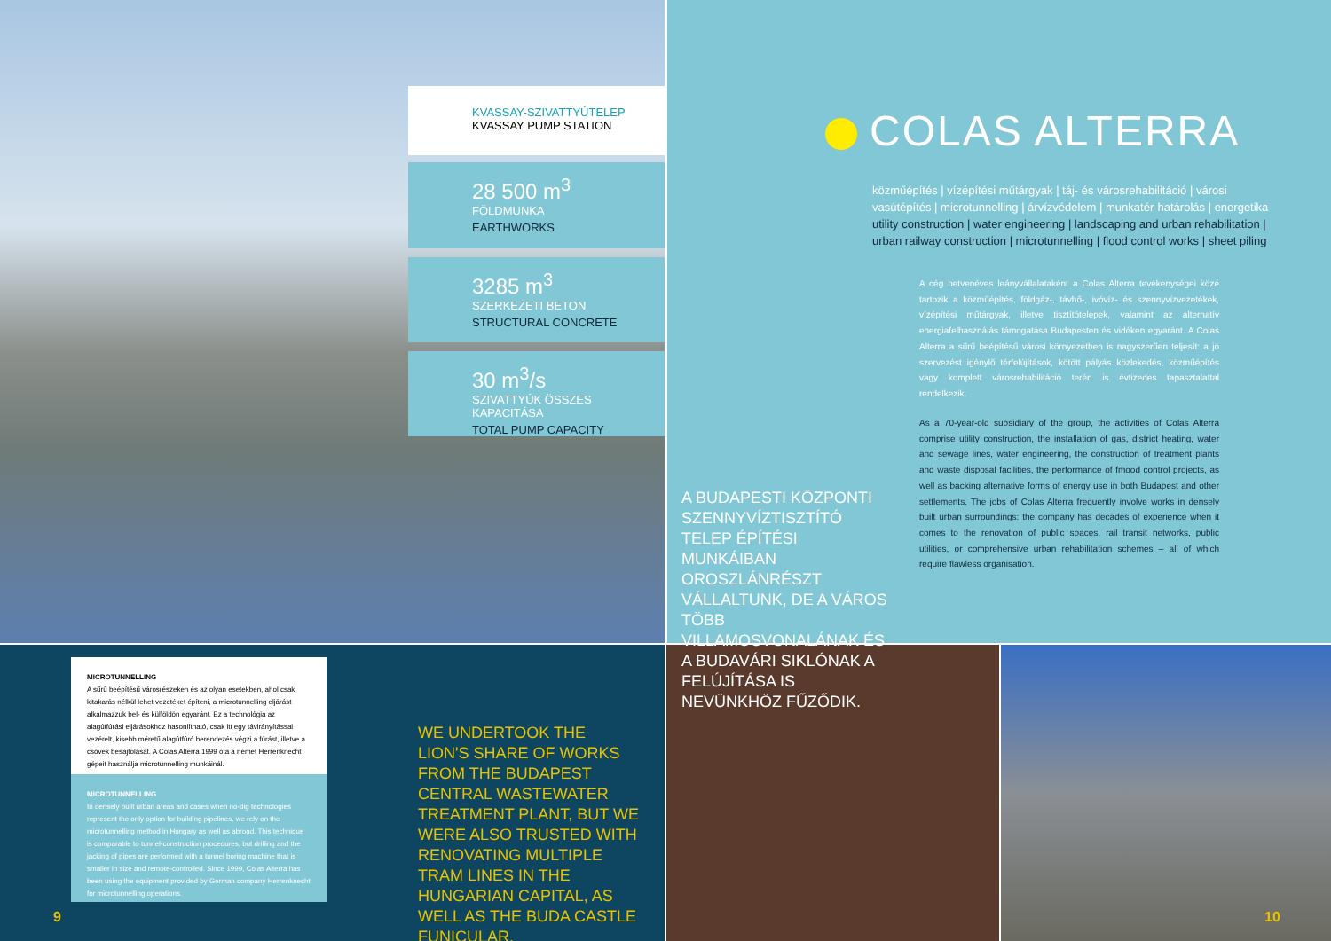KVASSAY-SZIVATTYÚTELEP
KVASSAY PUMP STATION
28 500 m<sup>3</sup>
FÖLDMUNKA
EARTHWORKS
3285 m<sup>3</sup>
SZERKEZETI BETON
STRUCTURAL CONCRETE
30 m<sup>3</sup>/s
SZIVATTYÚK ÖSSZES KAPACITÁSA
TOTAL PUMP CAPACITY
COLAS ALTERRA
közműépítés | vízépítési műtárgyak | táj- és városrehabilitáció | városi vasútépítés | microtunnelling | árvízvédelem | munkatér-határolás | energetika
utility construction | water engineering | landscaping and urban rehabilitation | urban railway construction | microtunnelling | flood control works | sheet piling
A cég hetvenéves leányvállalataként a Colas Alterra tevékenységei közé tartozik a közműépítés, földgáz-, távhő-, ivóvíz- és szennyvízvezetékek, vízépítési műtárgyak, illetve tisztítótelepek, valamint az alternatív energiafelhasználás támogatása Budapesten és vidéken egyaránt. A Colas Alterra a sűrű beépítésű városi környezetben is nagyszerűen teljesít: a jó szervezést igénylő térfelújítások, kötött pályás közlekedés, közműépítés vagy komplett városrehabilitáció terén is évtizedes tapasztalattal rendelkezik.
As a 70-year-old subsidiary of the group, the activities of Colas Alterra comprise utility construction, the installation of gas, district heating, water and sewage lines, water engineering, the construction of treatment plants and waste disposal facilities, the performance of fmood control projects, as well as backing alternative forms of energy use in both Budapest and other settlements. The jobs of Colas Alterra frequently involve works in densely built urban surroundings: the company has decades of experience when it comes to the renovation of public spaces, rail transit networks, public utilities, or comprehensive urban rehabilitation schemes – all of which require flawless organisation.
A BUDAPESTI KÖZPONTI SZENNYVÍZTISZTÍTÓ TELEP ÉPÍTÉSI MUNKÁIBAN OROSZLÁNRÉSZT VÁLLALTUNK, DE A VÁROS TÖBB VILLAMOSVONALÁNAK ÉS A BUDAVÁRI SIKLÓNAK A FELÚJÍTÁSA IS NEVÜNKHÖZ FŰZŐDIK.
MICROTUNNELLING
A sűrű beépítésű városrészeken és az olyan esetekben, ahol csak kitakarás nélkül lehet vezetéket építeni, a microtunnelling eljárást alkalmazzuk bel- és külföldön egyaránt. Ez a technológia az alagútfúrási eljárásokhoz hasonlítható, csak itt egy távirányítással vezérelt, kisebb méretű alagútfúró berendezés végzi a fúrást, illetve a csövek besajtolását. A Colas Alterra 1999 óta a német Herrenknecht gépeit használja microtunnelling munkáinál.
MICROTUNNELLING
In densely built urban areas and cases when no-dig technologies represent the only option for building pipelines, we rely on the microtunnelling method in Hungary as well as abroad. This technique is comparable to tunnel-construction procedures, but drilling and the jacking of pipes are performed with a tunnel boring machine that is smaller in size and remote-controlled. Since 1999, Colas Alterra has been using the equipment provided by German company Herrenknecht for microtunnelling operations.
WE UNDERTOOK THE LION'S SHARE OF WORKS FROM THE BUDAPEST CENTRAL WASTEWATER TREATMENT PLANT, BUT WE WERE ALSO TRUSTED WITH RENOVATING MULTIPLE TRAM LINES IN THE HUNGARIAN CAPITAL, AS WELL AS THE BUDA CASTLE FUNICULAR.
9 10